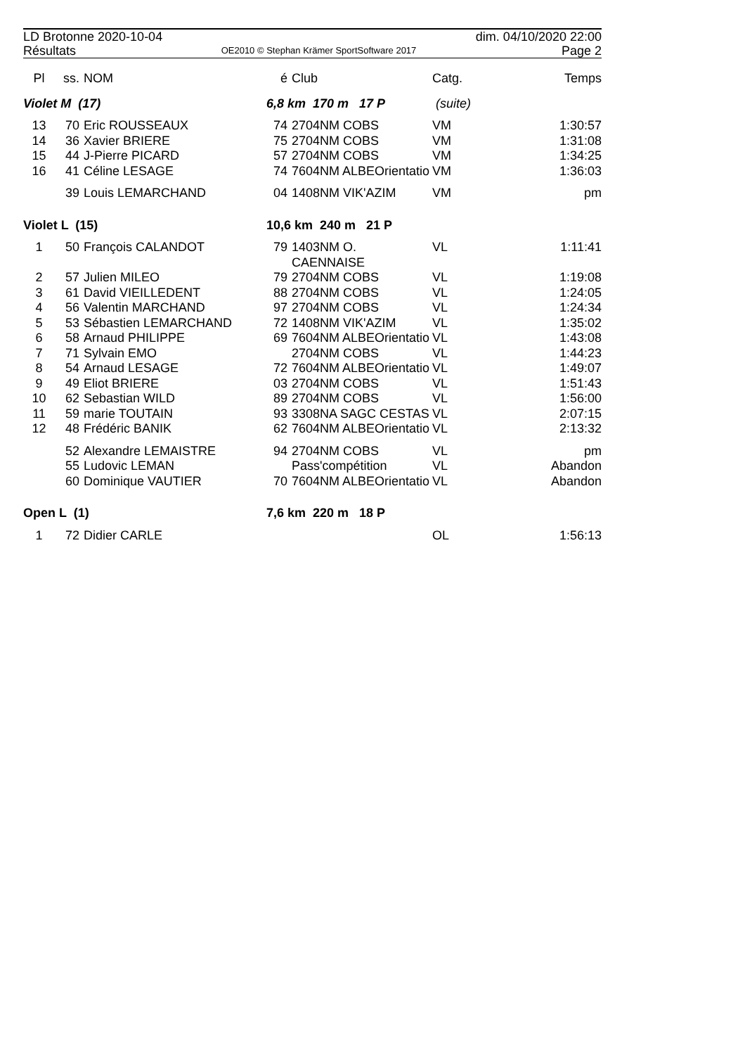LD Brotonne 2020-10-04 dim. 04/10/2020 22:00
Résultats OE2010 © Stephan Krämer SportSoftware 2017 Page 2
| Pl | ss. | NOM | é | Club | Catg. | Temps |
| --- | --- | --- | --- | --- | --- | --- |
| Violet M (17) | | | 6,8 km 170 m 17 P | | (suite) | |
| 13 | 70 | Eric ROUSSEAUX | 74 | 2704NM COBS | VM | 1:30:57 |
| 14 | 36 | Xavier BRIERE | 75 | 2704NM COBS | VM | 1:31:08 |
| 15 | 44 | J-Pierre PICARD | 57 | 2704NM COBS | VM | 1:34:25 |
| 16 | 41 | Céline LESAGE | 74 | 7604NM ALBEOrientatio | VM | 1:36:03 |
| | 39 | Louis LEMARCHAND | 04 | 1408NM VIK'AZIM | VM | pm |
| Violet L (15) | | | 10,6 km 240 m 21 P | | | |
| 1 | 50 | François CALANDOT | 79 | 1403NM O. CAENNAISE | VL | 1:11:41 |
| 2 | 57 | Julien MILEO | 79 | 2704NM COBS | VL | 1:19:08 |
| 3 | 61 | David VIEILLEDENT | 88 | 2704NM COBS | VL | 1:24:05 |
| 4 | 56 | Valentin MARCHAND | 97 | 2704NM COBS | VL | 1:24:34 |
| 5 | 53 | Sébastien LEMARCHAND | 72 | 1408NM VIK'AZIM | VL | 1:35:02 |
| 6 | 58 | Arnaud PHILIPPE | 69 | 7604NM ALBEOrientatio | VL | 1:43:08 |
| 7 | 71 | Sylvain EMO | | 2704NM COBS | VL | 1:44:23 |
| 8 | 54 | Arnaud LESAGE | 72 | 7604NM ALBEOrientatio | VL | 1:49:07 |
| 9 | 49 | Eliot BRIERE | 03 | 2704NM COBS | VL | 1:51:43 |
| 10 | 62 | Sebastian WILD | 89 | 2704NM COBS | VL | 1:56:00 |
| 11 | 59 | marie TOUTAIN | 93 | 3308NA SAGC CESTAS | VL | 2:07:15 |
| 12 | 48 | Frédéric BANIK | 62 | 7604NM ALBEOrientatio | VL | 2:13:32 |
| | 52 | Alexandre LEMAISTRE | 94 | 2704NM COBS | VL | pm |
| | 55 | Ludovic LEMAN | | Pass'compétition | VL | Abandon |
| | 60 | Dominique VAUTIER | 70 | 7604NM ALBEOrientatio | VL | Abandon |
| Open L (1) | | | 7,6 km 220 m 18 P | | | |
| 1 | 72 | Didier CARLE | | | OL | 1:56:13 |